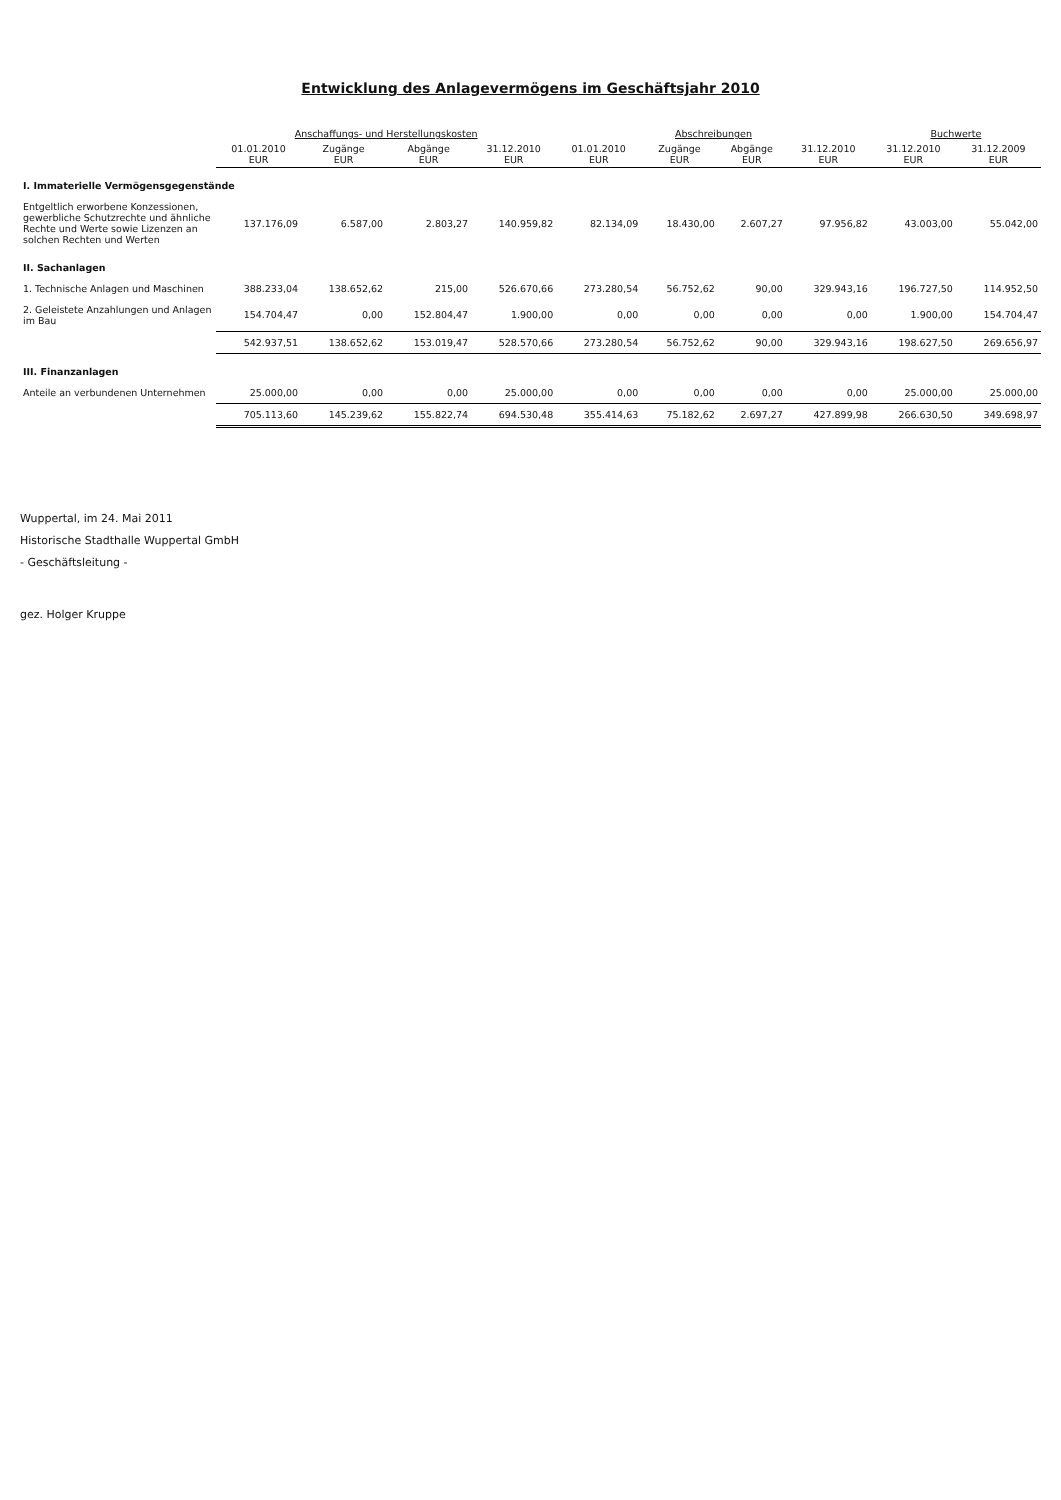Entwicklung des Anlagevermögens im Geschäftsjahr 2010
| | Anschaffungs- und Herstellungskosten | | | | Abschreibungen | | | | Buchwerte | |
| --- | --- | --- | --- | --- | --- | --- | --- | --- | --- | --- |
| | 01.01.2010 EUR | Zugänge EUR | Abgänge EUR | 31.12.2010 EUR | 01.01.2010 EUR | Zugänge EUR | Abgänge EUR | 31.12.2010 EUR | 31.12.2010 EUR | 31.12.2009 EUR |
| I. Immaterielle Vermögensgegenstände | | | | | | | | | | |
| Entgeltlich erworbene Konzessionen, gewerbliche Schutzrechte und ähnliche Rechte und Werte sowie Lizenzen an solchen Rechten und Werten | 137.176,09 | 6.587,00 | 2.803,27 | 140.959,82 | 82.134,09 | 18.430,00 | 2.607,27 | 97.956,82 | 43.003,00 | 55.042,00 |
| II. Sachanlagen | | | | | | | | | | |
| 1. Technische Anlagen und Maschinen | 388.233,04 | 138.652,62 | 215,00 | 526.670,66 | 273.280,54 | 56.752,62 | 90,00 | 329.943,16 | 196.727,50 | 114.952,50 |
| 2. Geleistete Anzahlungen und Anlagen im Bau | 154.704,47 | 0,00 | 152.804,47 | 1.900,00 | 0,00 | 0,00 | 0,00 | 0,00 | 1.900,00 | 154.704,47 |
| | 542.937,51 | 138.652,62 | 153.019,47 | 528.570,66 | 273.280,54 | 56.752,62 | 90,00 | 329.943,16 | 198.627,50 | 269.656,97 |
| III. Finanzanlagen | | | | | | | | | | |
| Anteile an verbundenen Unternehmen | 25.000,00 | 0,00 | 0,00 | 25.000,00 | 0,00 | 0,00 | 0,00 | 0,00 | 25.000,00 | 25.000,00 |
| | 705.113,60 | 145.239,62 | 155.822,74 | 694.530,48 | 355.414,63 | 75.182,62 | 2.697,27 | 427.899,98 | 266.630,50 | 349.698,97 |
Wuppertal, im 24. Mai 2011
Historische Stadthalle Wuppertal GmbH
- Geschäftsleitung -
gez. Holger Kruppe